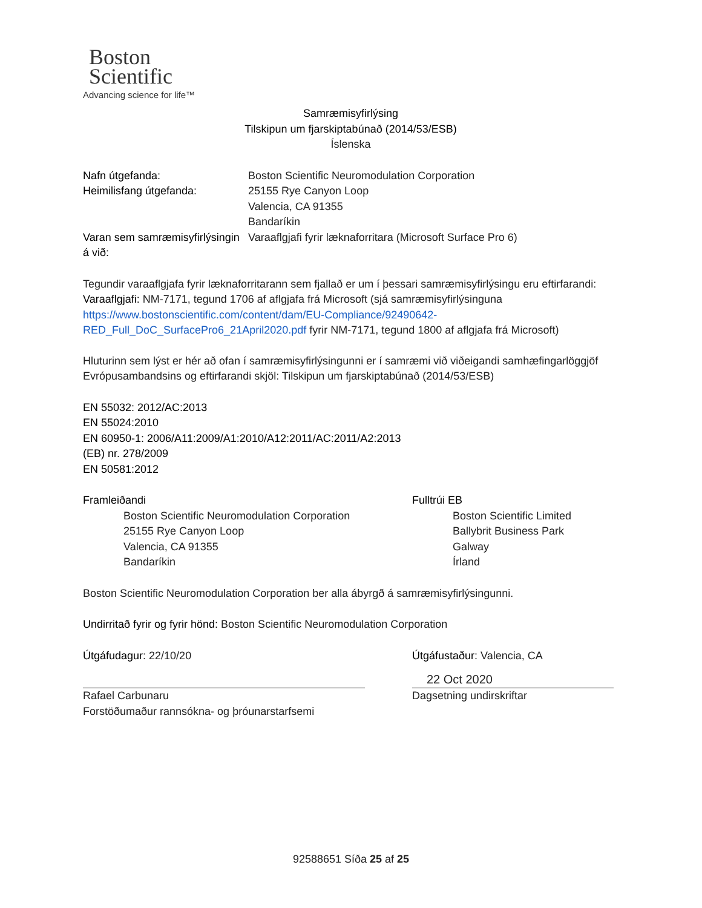Boston
Scientific
Advancing science for life™
Samræmisyfirlýsing
Tilskipun um fjarskiptabúnað (2014/53/ESB)
Íslenska
Nafn útgefanda: Boston Scientific Neuromodulation Corporation
Heimilisfang útgefanda: 25155 Rye Canyon Loop
Valencia, CA 91355
Bandaríkin
Varan sem samræmisyfirlýsingin á við:
Varaaflgjafi fyrir læknaforritara (Microsoft Surface Pro 6)
Tegundir varaaflgjafa fyrir læknaforritarann sem fjallað er um í þessari samræmisyfirlýsingu eru eftirfarandi:
Varaaflgjafi: NM-7171, tegund 1706 af aflgjafa frá Microsoft (sjá samræmisyfirlýsinguna https://www.bostonscientific.com/content/dam/EU-Compliance/92490642-RED_Full_DoC_SurfacePro6_21April2020.pdf fyrir NM-7171, tegund 1800 af aflgjafa frá Microsoft)
Hluturinn sem lýst er hér að ofan í samræmisyfirlýsingunni er í samræmi við viðeigandi samhæfingarlöggjöf Evrópusambandsins og eftirfarandi skjöl: Tilskipun um fjarskiptabúnað (2014/53/ESB)
EN 55032: 2012/AC:2013
EN 55024:2010
EN 60950-1: 2006/A11:2009/A1:2010/A12:2011/AC:2011/A2:2013
(EB) nr. 278/2009
EN 50581:2012
Framleiðandi
Boston Scientific Neuromodulation Corporation
25155 Rye Canyon Loop
Valencia, CA 91355
Bandaríkin
Fulltrúi EB
Boston Scientific Limited
Ballybrit Business Park
Galway
Írland
Boston Scientific Neuromodulation Corporation ber alla ábyrgð á samræmisyfirlýsingunni.
Undirritað fyrir og fyrir hönd: Boston Scientific Neuromodulation Corporation
Útgáfudagur: 22/10/20
Rafael Carbunaru
Forstöðumaður rannsókna- og þróunarstarfsemi
Útgáfustaður: Valencia, CA
22 Oct 2020
Dagsetning undirskriftar
92588651 Síða 25 af 25